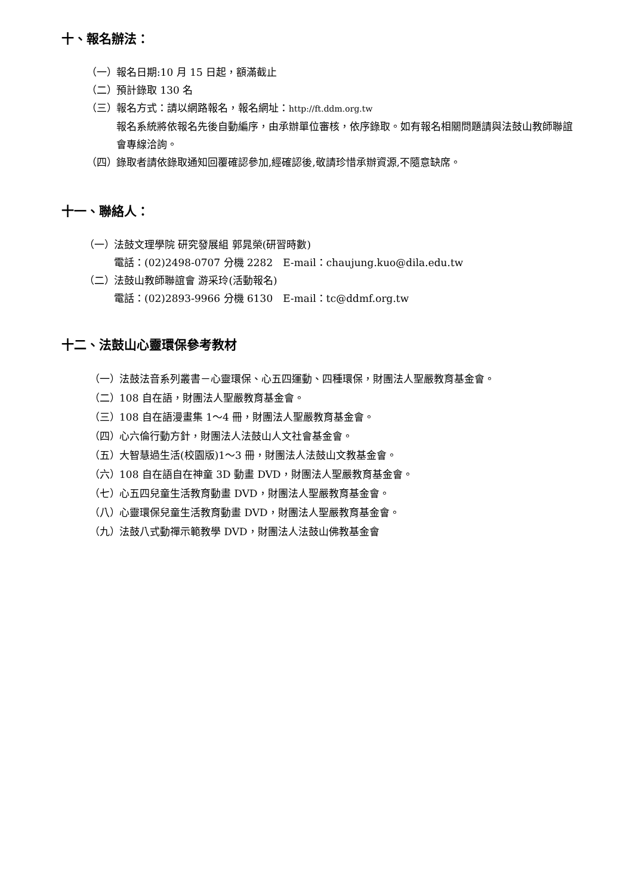十、報名辦法：
（一） 報名日期:10 月 15 日起，額滿截止
（二） 預計錄取 130 名
（三） 報名方式：請以網路報名，報名網址：http://ft.ddm.org.tw
報名系統將依報名先後自動編序，由承辦單位審核，依序錄取。如有報名相關問題請與法鼓山教師聯誼會專線洽詢。
（四） 錄取者請依錄取通知回覆確認參加,經確認後,敬請珍惜承辦資源,不隨意缺席。
十一、聯絡人：
（一） 法鼓文理學院 研究發展組 郭晁榮(研習時數)
電話：(02)2498-0707 分機 2282　E-mail：chaujung.kuo@dila.edu.tw
（二） 法鼓山教師聯誼會 游采玲(活動報名)
電話：(02)2893-9966 分機 6130　E-mail：tc@ddmf.org.tw
十二、法鼓山心靈環保參考教材
（一） 法鼓法音系列叢書－心靈環保、心五四運動、四種環保，財團法人聖嚴教育基金會。
（二） 108 自在語，財團法人聖嚴教育基金會。
（三） 108 自在語漫畫集 1～4 冊，財團法人聖嚴教育基金會。
（四） 心六倫行動方針，財團法人法鼓山人文社會基金會。
（五） 大智慧過生活(校園版)1～3 冊，財團法人法鼓山文教基金會。
（六） 108 自在語自在神童 3D 動畫 DVD，財團法人聖嚴教育基金會。
（七） 心五四兒童生活教育動畫 DVD，財團法人聖嚴教育基金會。
（八） 心靈環保兒童生活教育動畫 DVD，財團法人聖嚴教育基金會。
（九） 法鼓八式動禪示範教學 DVD，財團法人法鼓山佛教基金會